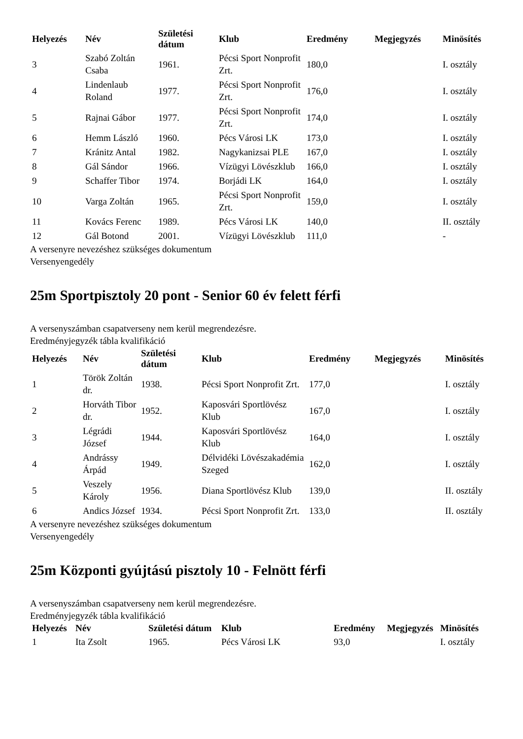| Helyezés | Név | Születési dátum | Klub | Eredmény | Megjegyzés | Minösítés |
| --- | --- | --- | --- | --- | --- | --- |
| 3 | Szabó Zoltán Csaba | 1961. | Pécsi Sport Nonprofit Zrt. | 180,0 | | I. osztály |
| 4 | Lindenlaub Roland | 1977. | Pécsi Sport Nonprofit Zrt. | 176,0 | | I. osztály |
| 5 | Rajnai Gábor | 1977. | Pécsi Sport Nonprofit Zrt. | 174,0 | | I. osztály |
| 6 | Hemm László | 1960. | Pécs Városi LK | 173,0 | | I. osztály |
| 7 | Kránitz Antal | 1982. | Nagykanizsai PLE | 167,0 | | I. osztály |
| 8 | Gál Sándor | 1966. | Vízügyi Lövészklub | 166,0 | | I. osztály |
| 9 | Schaffer Tibor | 1974. | Borjádi LK | 164,0 | | I. osztály |
| 10 | Varga Zoltán | 1965. | Pécsi Sport Nonprofit Zrt. | 159,0 | | I. osztály |
| 11 | Kovács Ferenc | 1989. | Pécs Városi LK | 140,0 | | II. osztály |
| 12 | Gál Botond | 2001. | Vízügyi Lövészklub | 111,0 | | - |
A versenyre nevezéshez szükséges dokumentum
Versenyengedély
25m Sportpisztoly 20 pont - Senior 60 év felett férfi
A versenyszámban csapatverseny nem kerül megrendezésre.
Eredményjegyzék tábla kvalifikáció
| Helyezés | Név | Születési dátum | Klub | Eredmény | Megjegyzés | Minösítés |
| --- | --- | --- | --- | --- | --- | --- |
| 1 | Török Zoltán dr. | 1938. | Pécsi Sport Nonprofit Zrt. | 177,0 | | I. osztály |
| 2 | Horváth Tibor dr. | 1952. | Kaposvári Sportlövész Klub | 167,0 | | I. osztály |
| 3 | Légrádi József | 1944. | Kaposvári Sportlövész Klub | 164,0 | | I. osztály |
| 4 | Andrássy Árpád | 1949. | Délvidéki Lövészakadémia Szeged | 162,0 | | I. osztály |
| 5 | Veszely Károly | 1956. | Diana Sportlövész Klub | 139,0 | | II. osztály |
| 6 | Andics József | 1934. | Pécsi Sport Nonprofit Zrt. | 133,0 | | II. osztály |
A versenyre nevezéshez szükséges dokumentum
Versenyengedély
25m Központi gyújtású pisztoly 10 - Felnött férfi
A versenyszámban csapatverseny nem kerül megrendezésre.
Eredményjegyzék tábla kvalifikáció
| Helyezés | Név | Születési dátum | Klub | Eredmény | Megjegyzés | Minösítés |
| --- | --- | --- | --- | --- | --- | --- |
| 1 | Ita Zsolt | 1965. | Pécs Városi LK | 93,0 | | I. osztály |